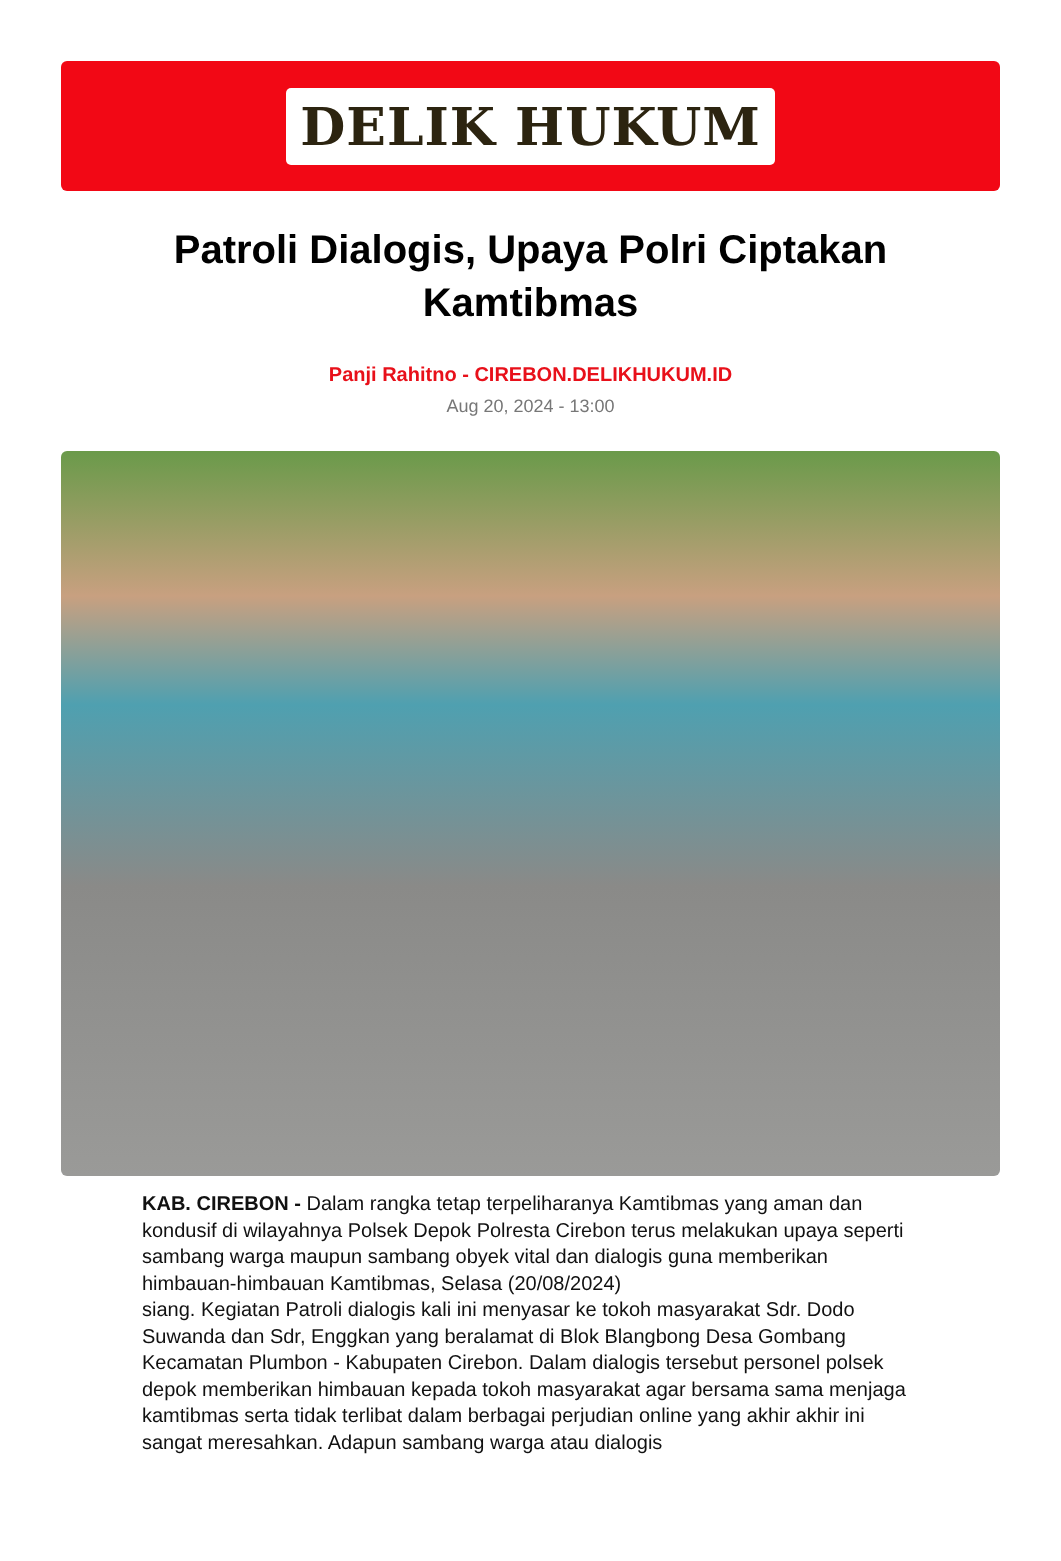DELIK HUKUM
Patroli Dialogis, Upaya Polri Ciptakan Kamtibmas
Panji Rahitno - CIREBON.DELIKHUKUM.ID
Aug 20, 2024 - 13:00
KAB. CIREBON - Dalam rangka tetap terpeliharanya Kamtibmas yang aman dan kondusif di wilayahnya Polsek Depok Polresta Cirebon terus melakukan upaya seperti sambang warga maupun sambang obyek vital dan dialogis guna memberikan himbauan-himbauan Kamtibmas, Selasa (20/08/2024)
siang. Kegiatan Patroli dialogis kali ini menyasar ke tokoh masyarakat Sdr. Dodo Suwanda dan Sdr, Enggkan yang beralamat di Blok Blangbong Desa Gombang Kecamatan Plumbon - Kabupaten Cirebon. Dalam dialogis tersebut personel polsek depok memberikan himbauan kepada tokoh masyarakat agar bersama sama menjaga kamtibmas serta tidak terlibat dalam berbagai perjudian online yang akhir akhir ini sangat meresahkan. Adapun sambang warga atau dialogis